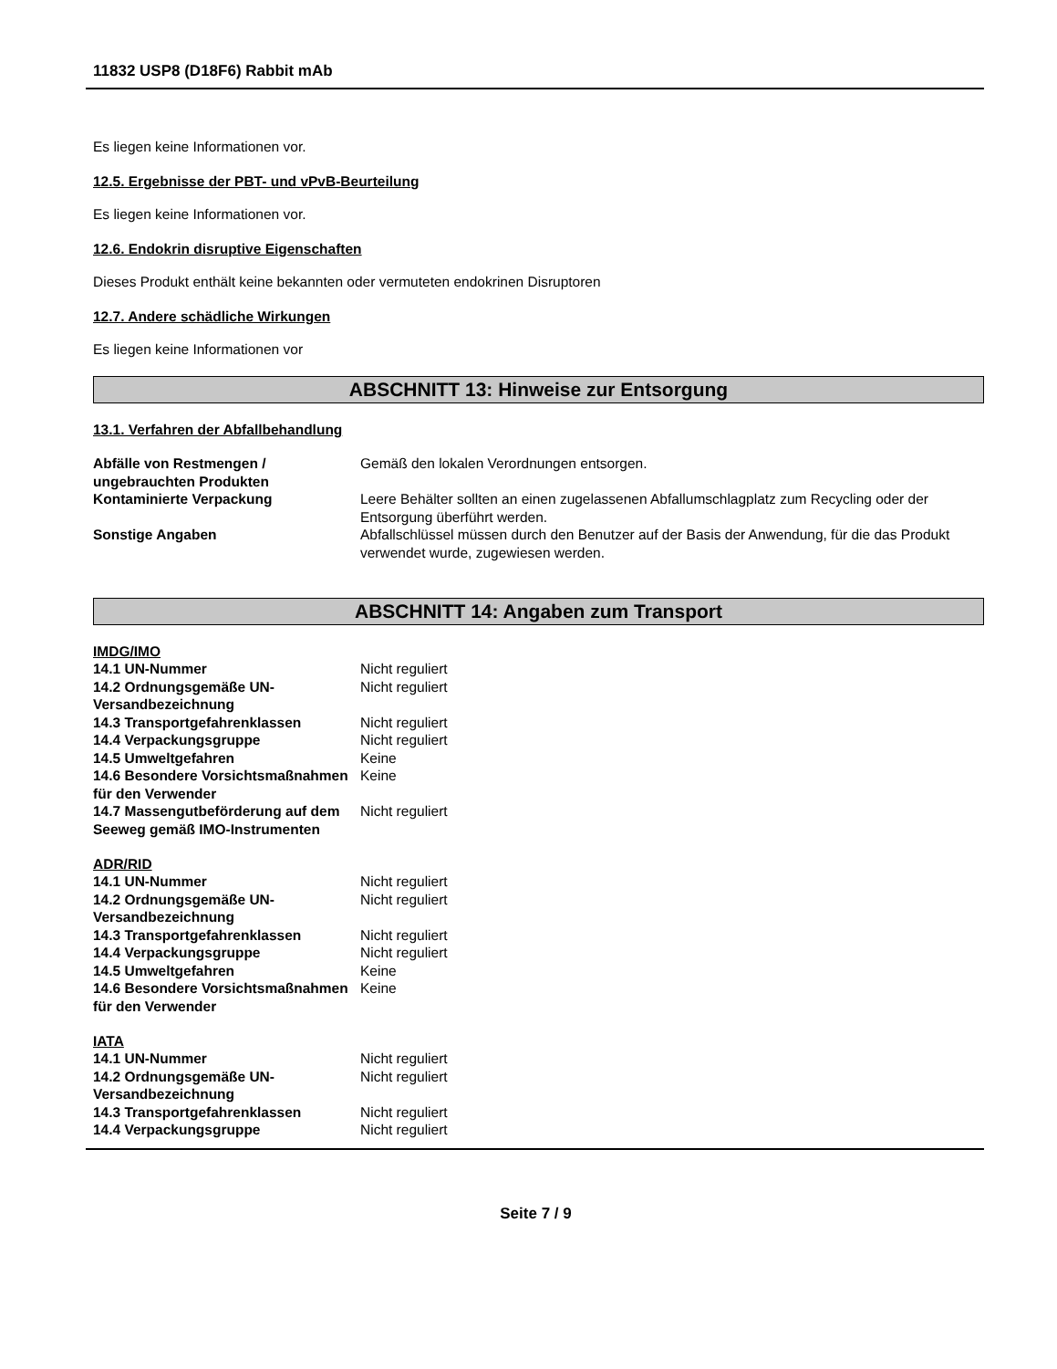11832 USP8 (D18F6) Rabbit mAb
Es liegen keine Informationen vor.
12.5. Ergebnisse der PBT- und vPvB-Beurteilung
Es liegen keine Informationen vor.
12.6. Endokrin disruptive Eigenschaften
Dieses Produkt enthält keine bekannten oder vermuteten endokrinen Disruptoren
12.7. Andere schädliche Wirkungen
Es liegen keine Informationen vor
ABSCHNITT 13: Hinweise zur Entsorgung
13.1. Verfahren der Abfallbehandlung
| Abfälle von Restmengen / ungebrauchten Produkten | Gemäß den lokalen Verordnungen entsorgen. |
| Kontaminierte Verpackung | Leere Behälter sollten an einen zugelassenen Abfallumschlagplatz zum Recycling oder der Entsorgung überführt werden. |
| Sonstige Angaben | Abfallschlüssel müssen durch den Benutzer auf der Basis der Anwendung, für die das Produkt verwendet wurde, zugewiesen werden. |
ABSCHNITT 14: Angaben zum Transport
IMDG/IMO
| 14.1 UN-Nummer | Nicht reguliert |
| 14.2 Ordnungsgemäße UN-Versandbezeichnung | Nicht reguliert |
| 14.3 Transportgefahrenklassen | Nicht reguliert |
| 14.4 Verpackungsgruppe | Nicht reguliert |
| 14.5 Umweltgefahren | Keine |
| 14.6 Besondere Vorsichtsmaßnahmen für den Verwender | Keine |
| 14.7 Massengutbeförderung auf dem Seeweg gemäß IMO-Instrumenten | Nicht reguliert |
ADR/RID
| 14.1 UN-Nummer | Nicht reguliert |
| 14.2 Ordnungsgemäße UN-Versandbezeichnung | Nicht reguliert |
| 14.3 Transportgefahrenklassen | Nicht reguliert |
| 14.4 Verpackungsgruppe | Nicht reguliert |
| 14.5 Umweltgefahren | Keine |
| 14.6 Besondere Vorsichtsmaßnahmen für den Verwender | Keine |
IATA
| 14.1 UN-Nummer | Nicht reguliert |
| 14.2 Ordnungsgemäße UN-Versandbezeichnung | Nicht reguliert |
| 14.3 Transportgefahrenklassen | Nicht reguliert |
| 14.4 Verpackungsgruppe | Nicht reguliert |
Seite 7 / 9